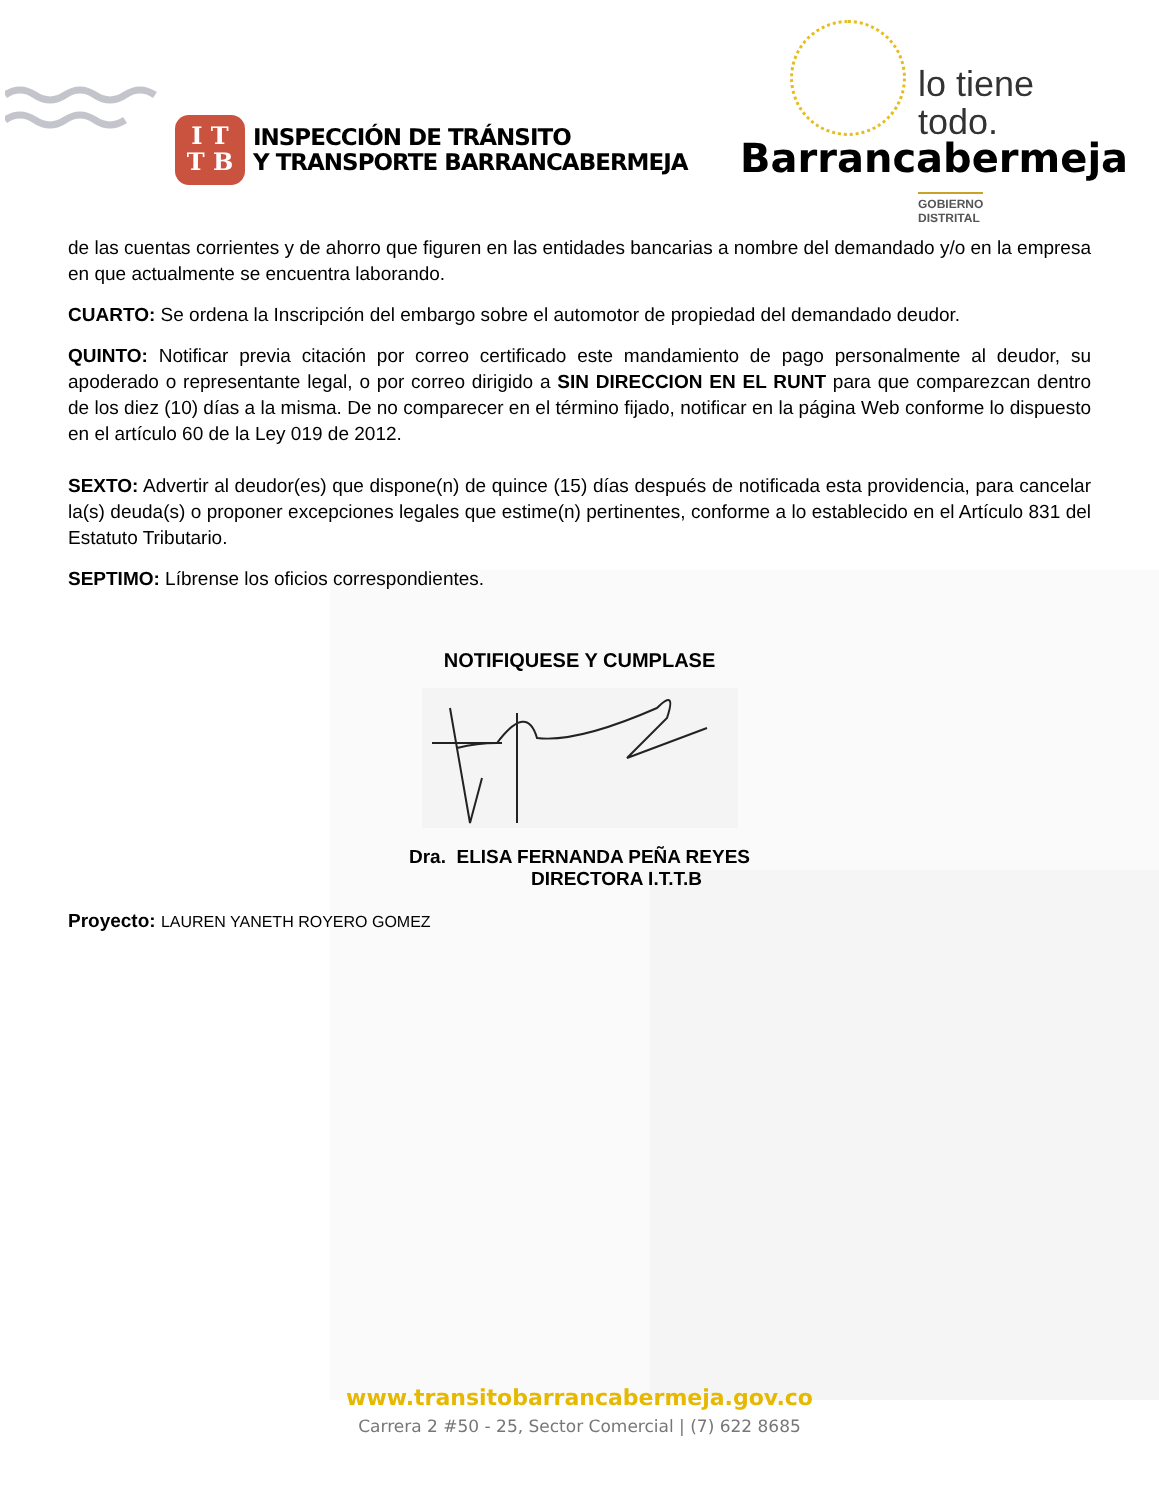I T
T B
INSPECCIÓN DE TRÁNSITO
Y TRANSPORTE BARRANCABERMEJA
lo tiene todo.
Barrancabermeja
GOBIERNO DISTRITAL
de las cuentas corrientes y de ahorro que figuren en las entidades bancarias a nombre del demandado y/o en la empresa en que actualmente se encuentra laborando.
CUARTO: Se ordena la Inscripción del embargo sobre el automotor de propiedad del demandado deudor.
QUINTO: Notificar previa citación por correo certificado este mandamiento de pago personalmente al deudor, su apoderado o representante legal, o por correo dirigido a SIN DIRECCION EN EL RUNT para que comparezcan dentro de los diez (10) días a la misma. De no comparecer en el término fijado, notificar en la página Web conforme lo dispuesto en el artículo 60 de la Ley 019 de 2012.
SEXTO: Advertir al deudor(es) que dispone(n) de quince (15) días después de notificada esta providencia, para cancelar la(s) deuda(s) o proponer excepciones legales que estime(n) pertinentes, conforme a lo establecido en el Artículo 831 del Estatuto Tributario.
SEPTIMO: Líbrense los oficios correspondientes.
NOTIFIQUESE Y CUMPLASE
Dra. ELISA FERNANDA PEÑA REYES
DIRECTORA I.T.T.B
Proyecto: LAUREN YANETH ROYERO GOMEZ
www.transitobarrancabermeja.gov.co
Carrera 2 #50 - 25, Sector Comercial | (7) 622 8685